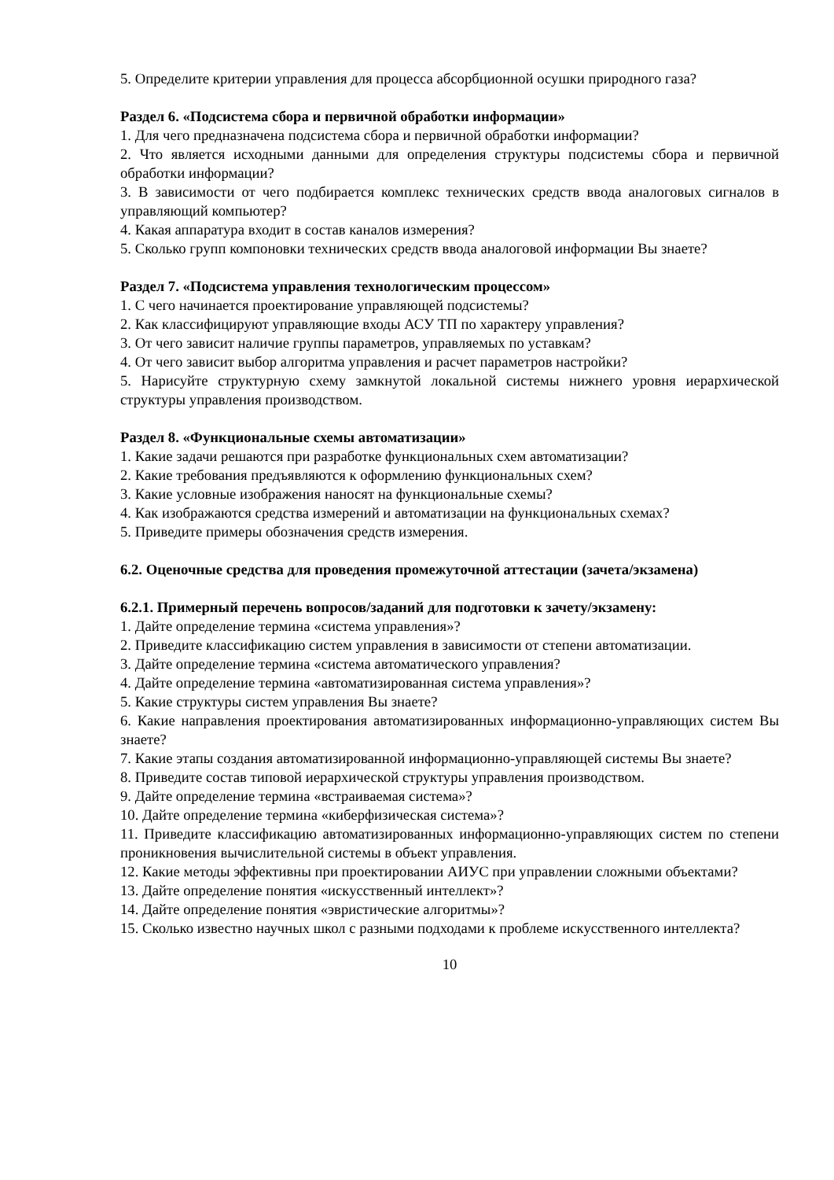5. Определите критерии управления для процесса абсорбционной осушки природного газа?
Раздел 6. «Подсистема сбора и первичной обработки информации»
1. Для чего предназначена подсистема сбора и первичной обработки информации?
2. Что является исходными данными для определения структуры подсистемы сбора и первичной обработки информации?
3. В зависимости от чего подбирается комплекс технических средств ввода аналоговых сигналов в управляющий компьютер?
4. Какая аппаратура входит в состав каналов измерения?
5. Сколько групп компоновки технических средств ввода аналоговой информации Вы знаете?
Раздел 7. «Подсистема управления технологическим процессом»
1. С чего начинается проектирование управляющей подсистемы?
2. Как классифицируют управляющие входы АСУ ТП по характеру управления?
3. От чего зависит наличие группы параметров, управляемых по уставкам?
4. От чего зависит выбор алгоритма управления и расчет параметров настройки?
5. Нарисуйте структурную схему замкнутой локальной системы нижнего уровня иерархической структуры управления производством.
Раздел 8. «Функциональные схемы автоматизации»
1. Какие задачи решаются при разработке функциональных схем автоматизации?
2. Какие требования предъявляются к оформлению функциональных схем?
3. Какие условные изображения наносят на функциональные схемы?
4. Как изображаются средства измерений и автоматизации на функциональных схемах?
5. Приведите примеры обозначения средств измерения.
6.2. Оценочные средства для проведения промежуточной аттестации (зачета/экзамена)
6.2.1. Примерный перечень вопросов/заданий для подготовки к зачету/экзамену:
1. Дайте определение термина «система управления»?
2. Приведите классификацию систем управления в зависимости от степени автоматизации.
3. Дайте определение термина «система автоматического управления?
4. Дайте определение термина «автоматизированная система управления»?
5. Какие структуры систем управления Вы знаете?
6. Какие направления проектирования автоматизированных информационно-управляющих систем Вы знаете?
7. Какие этапы создания автоматизированной информационно-управляющей системы Вы знаете?
8. Приведите состав типовой иерархической структуры управления производством.
9. Дайте определение термина «встраиваемая система»?
10. Дайте определение термина «киберфизическая система»?
11. Приведите классификацию автоматизированных информационно-управляющих систем по степени проникновения вычислительной системы в объект управления.
12. Какие методы эффективны при проектировании АИУС при управлении сложными объектами?
13. Дайте определение понятия «искусственный интеллект»?
14. Дайте определение понятия «эвристические алгоритмы»?
15. Сколько известно научных школ с разными подходами к проблеме искусственного интеллекта?
10